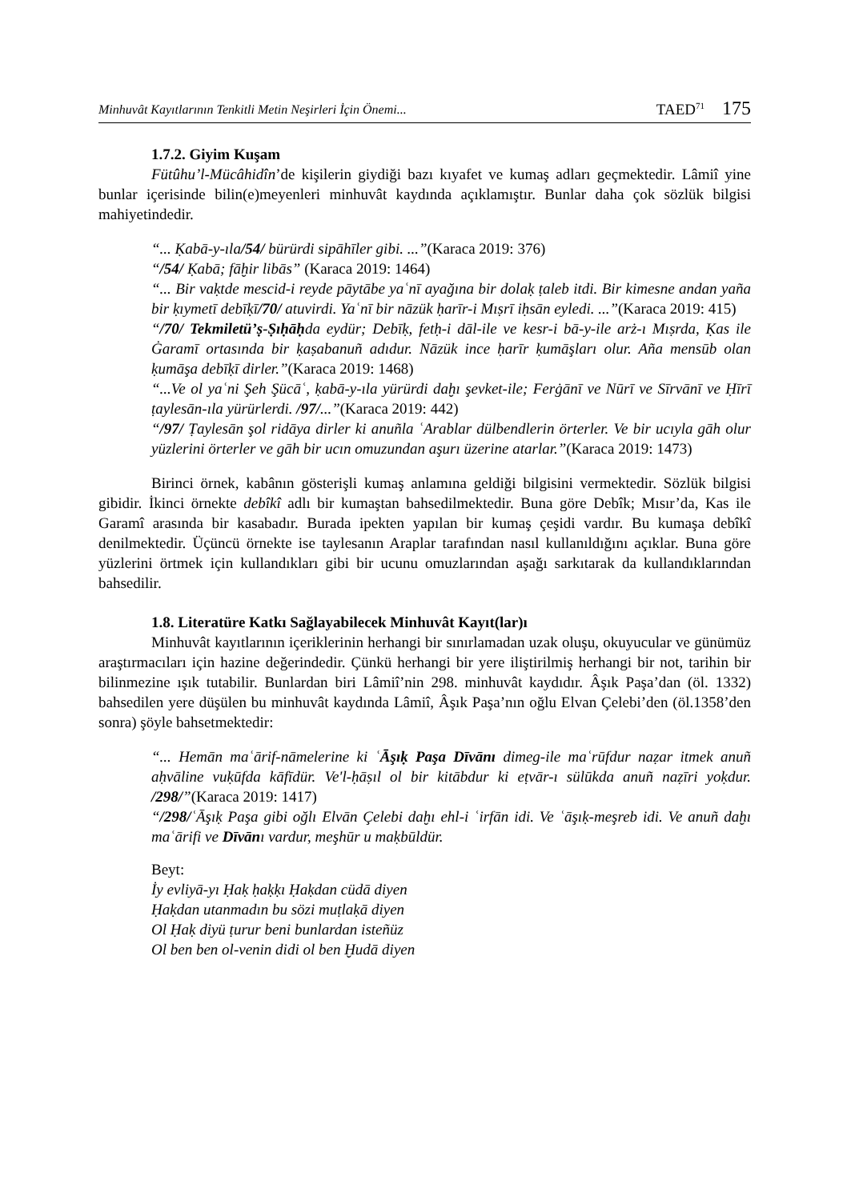Minhuvât Kayıtlarının Tenkitli Metin Neşirleri İçin Önemi... TAED<sup>71</sup> 175
1.7.2. Giyim Kuşam
Fütûhu’l-Mücâhidîn’de kişilerin giydiği bazı kıyafet ve kumaş adları geçmektedir. Lâmiî yine bunlar içerisinde bilin(e)meyenleri minhuvât kaydında açıklamıştır. Bunlar daha çok sözlük bilgisi mahiyetindedir.
“... Ḳabā-y-ıla/54/ bürürdi sipāhīler gibi. ...”(Karaca 2019: 376)
“/54/ Ḳabā; fāḫir libās” (Karaca 2019: 1464)
“... Bir vaḳtde mescid-i reyde pāytābe yaʿnī ayağına bir dolaḳ ṭaleb itdi. Bir kimesne andan yaña bir ḳıymetī debīḳī/70/ atuvirdi. Yaʿnī bir nāzük ḥarīr-i Mıṣrī iḥsān eyledi. ...”(Karaca 2019: 415)
“/70/ Tekmiletü’ṣ-Ṣıḥāḥda eydür; Debīḳ, fetḥ-i dāl-ile ve kesr-i bā-y-ile arż-ı Mıṣrda, Ḳas ile Ġaramī ortasında bir ḳaṣabanuñ adıdur. Nāzük ince ḥarīr ḳumāşları olur. Aña mensūb olan ḳumāşa debīḳī dirler.”(Karaca 2019: 1468)
“...Ve ol yaʿni Şeh Şücāʿ, ḳabā-y-ıla yürürdi daḫı şevket-ile; Ferġānī ve Nūrī ve Sīrvānī ve Ḥīrī ṭaylesān-ıla yürürlerdi. /97/...”(Karaca 2019: 442)
“/97/ Ṭaylesān şol ridāya dirler ki anuñla ʿArablar dülbendlerin örterler. Ve bir ucıyla gāh olur yüzlerini örterler ve gāh bir ucın omuzundan aşurı üzerine atarlar.”(Karaca 2019: 1473)
Birinci örnek, kabânın gösterişli kumaş anlamına geldiği bilgisini vermektedir. Sözlük bilgisi gibidir. İkinci örnekte debîkî adlı bir kumaştan bahsedilmektedir. Buna göre Debîk; Mısır’da, Kas ile Garamî arasında bir kasabadır. Burada ipekten yapılan bir kumaş çeşidi vardır. Bu kumaşa debîkî denilmektedir. Üçüncü örnekte ise taylesanın Araplar tarafından nasıl kullanıldığını açıklar. Buna göre yüzlerini örtmek için kullandıkları gibi bir ucunu omuzlarından aşağı sarkıtarak da kullandıklarından bahsedilir.
1.8. Literatüre Katkı Sağlayabilecek Minhuvât Kayıt(lar)ı
Minhuvât kayıtlarının içeriklerinin herhangi bir sınırlamadan uzak oluşu, okuyucular ve günümüz araştırmacıları için hazine değerindedir. Çünkü herhangi bir yere iliştirilmiş herhangi bir not, tarihin bir bilinmezine ışık tutabilir. Bunlardan biri Lâmiî’nin 298. minhuvât kaydıdır. Âşık Paşa’dan (öl. 1332) bahsedilen yere düşülen bu minhuvât kaydında Lâmiî, Âşık Paşa’nın oğlu Elvan Çelebi’den (öl.1358’den sonra) şöyle bahsetmektedir:
“... Hemān maʿārif-nāmelerine ki ʿĀşıḳ Paşa Dīvānı dimeg-ile maʿrūfdur naẓar itmek anuñ aḥvāline vuḳūfda kāfīdür. Ve'l-ḥāṣıl ol bir kitābdur ki eṭvār-ı sülūkda anuñ naẓīri yoḳdur. /298/”(Karaca 2019: 1417)
“/298/ʿĀşıḳ Paşa gibi oğlı Elvān Çelebi daḫı ehl-i ʿirfān idi. Ve ʿāşıḳ-meşreb idi. Ve anuñ daḫı maʿārifi ve Dīvānı vardur, meşhūr u maḳbūldür.
Beyt:
İy evliyā-yı Ḥaḳ ḥaḳḳı Ḥaḳdan cüdā diyen
Ḥaḳdan utanmadın bu sözi muṭlaḳā diyen
Ol Ḥaḳ diyü ṭurur beni bunlardan isteñüz
Ol ben ben ol-venin didi ol ben Ḫudā diyen